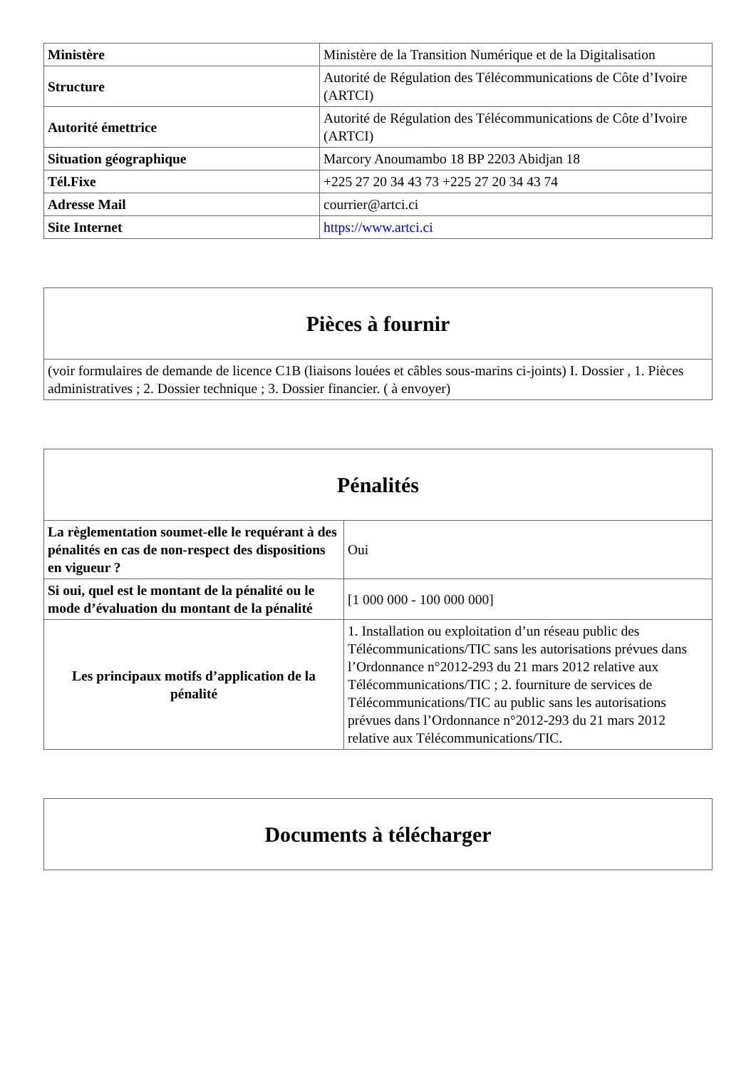| Ministère | Ministère de la Transition Numérique et de la Digitalisation |
| Structure | Autorité de Régulation des Télécommunications de Côte d’Ivoire (ARTCI) |
| Autorité émettrice | Autorité de Régulation des Télécommunications de Côte d’Ivoire (ARTCI) |
| Situation géographique | Marcory Anoumambo 18 BP 2203 Abidjan 18 |
| Tél.Fixe | +225 27 20 34 43 73 +225 27 20 34 43 74 |
| Adresse Mail | courrier@artci.ci |
| Site Internet | https://www.artci.ci |
| Pièces à fournir |
| (voir formulaires de demande de licence C1B (liaisons louées et câbles sous-marins ci-joints) I. Dossier , 1. Pièces administratives ; 2. Dossier technique ; 3. Dossier financier. ( à envoyer) |
| Pénalités | |
| La règlementation soumet-elle le requérant à des pénalités en cas de non-respect des dispositions en vigueur ? | Oui |
| Si oui, quel est le montant de la pénalité ou le mode d’évaluation du montant de la pénalité | [1 000 000 - 100 000 000] |
| Les principaux motifs d’application de la pénalité | 1. Installation ou exploitation d’un réseau public des Télécommunications/TIC sans les autorisations prévues dans l’Ordonnance n°2012-293 du 21 mars 2012 relative aux Télécommunications/TIC ; 2. fourniture de services de Télécommunications/TIC au public sans les autorisations prévues dans l’Ordonnance n°2012-293 du 21 mars 2012 relative aux Télécommunications/TIC. |
| Documents à télécharger |